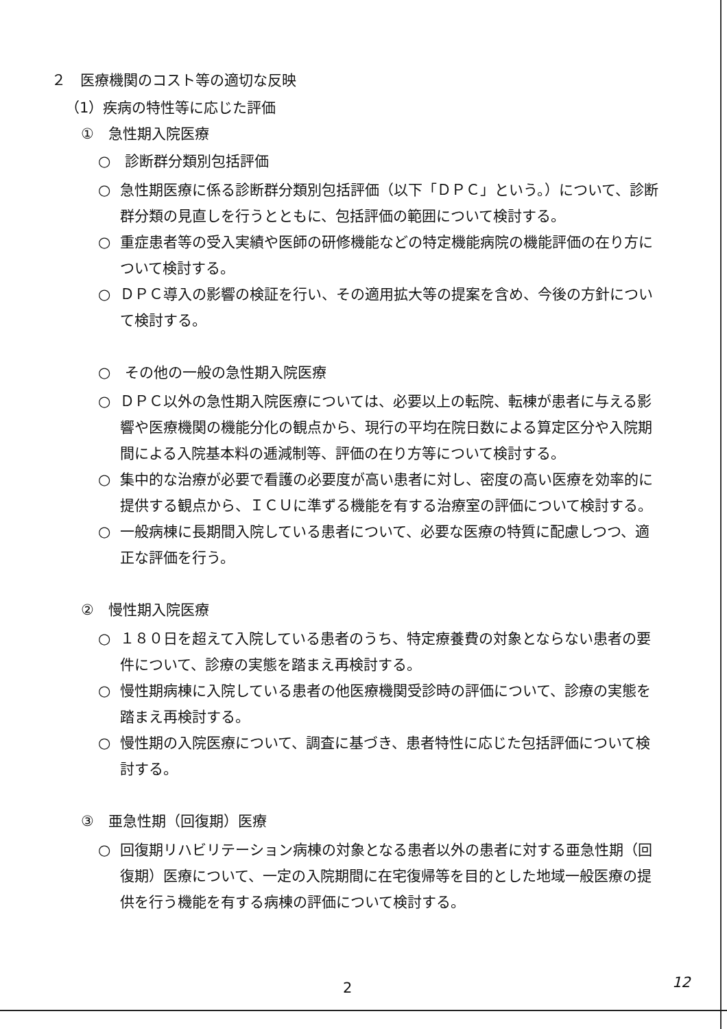２　医療機関のコスト等の適切な反映
（1）疾病の特性等に応じた評価
①　急性期入院医療
○　診断群分類別包括評価
○ 急性期医療に係る診断群分類別包括評価（以下「ＤＰＣ」という。）について、診断群分類の見直しを行うとともに、包括評価の範囲について検討する。
○ 重症患者等の受入実績や医師の研修機能などの特定機能病院の機能評価の在り方について検討する。
○ ＤＰＣ導入の影響の検証を行い、その適用拡大等の提案を含め、今後の方針について検討する。
○　その他の一般の急性期入院医療
○ ＤＰＣ以外の急性期入院医療については、必要以上の転院、転棟が患者に与える影響や医療機関の機能分化の観点から、現行の平均在院日数による算定区分や入院期間による入院基本料の逓減制等、評価の在り方等について検討する。
○ 集中的な治療が必要で看護の必要度が高い患者に対し、密度の高い医療を効率的に提供する観点から、ＩＣＵに準ずる機能を有する治療室の評価について検討する。
○ 一般病棟に長期間入院している患者について、必要な医療の特質に配慮しつつ、適正な評価を行う。
②　慢性期入院医療
○ １８０日を超えて入院している患者のうち、特定療養費の対象とならない患者の要件について、診療の実態を踏まえ再検討する。
○ 慢性期病棟に入院している患者の他医療機関受診時の評価について、診療の実態を踏まえ再検討する。
○ 慢性期の入院医療について、調査に基づき、患者特性に応じた包括評価について検討する。
③　亜急性期（回復期）医療
○ 回復期リハビリテーション病棟の対象となる患者以外の患者に対する亜急性期（回復期）医療について、一定の入院期間に在宅復帰等を目的とした地域一般医療の提供を行う機能を有する病棟の評価について検討する。
2 12